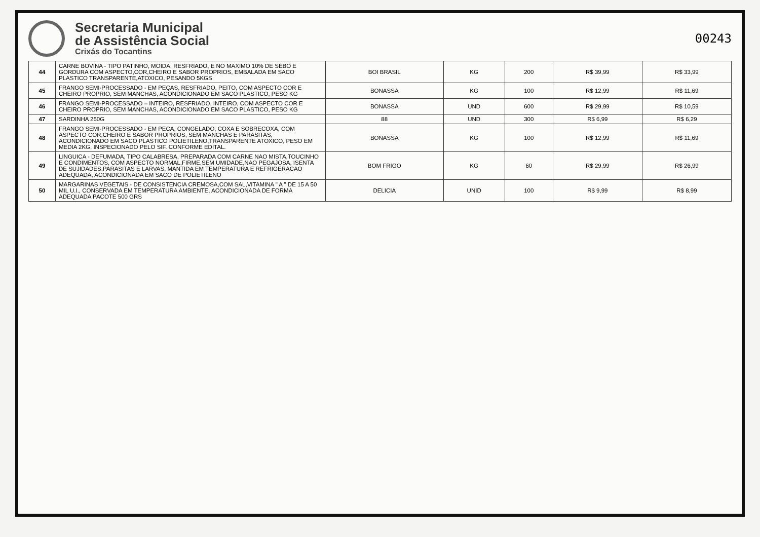Secretaria Municipal
de Assistência Social
Crixás do Tocantins
00243
| 44 | CARNE BOVINA - TIPO PATINHO, MOIDA, RESFRIADO, E NO MAXIMO 10% DE SEBO E GORDURA COM ASPECTO,COR,CHEIRO E SABOR PROPRIOS, EMBALADA EM SACO PLASTICO TRANSPARENTE,ATOXICO, PESANDO 5KGS | BOI BRASIL | KG | 200 | R$ 39,99 | R$ 33,99 |
| 45 | FRANGO SEMI-PROCESSADO - EM PEÇAS, RESFRIADO, PEITO, COM ASPECTO COR E CHEIRO PROPRIO, SEM MANCHAS, ACONDICIONADO EM SACO PLASTICO, PESO KG | BONASSA | KG | 100 | R$ 12,99 | R$ 11,69 |
| 46 | FRANGO SEMI-PROCESSADO – INTEIRO, RESFRIADO, INTEIRO, COM ASPECTO COR E CHEIRO PROPRIO, SEM MANCHAS, ACONDICIONADO EM SACO PLASTICO, PESO KG | BONASSA | UND | 600 | R$ 29,99 | R$ 10,59 |
| 47 | SARDINHA 250G | 88 | UND | 300 | R$ 6,99 | R$ 6,29 |
| 48 | FRANGO SEMI-PROCESSADO - EM PECA, CONGELADO, COXA E SOBRECOXA, COM ASPECTO COR,CHEIRO E SABOR PROPRIOS, SEM MANCHAS E PARASITAS, ACONDICIONADO EM SACO PLASTICO POLIETILENO,TRANSPARENTE ATOXICO, PESO EM MEDIA 2KG, INSPECIONADO PELO SIF. CONFORME EDITAL. | BONASSA | KG | 100 | R$ 12,99 | R$ 11,69 |
| 49 | LINGUICA - DEFUMADA, TIPO CALABRESA, PREPARADA COM CARNE NAO MISTA,TOUCINHO E CONDIMENTOS, COM ASPECTO NORMAL,FIRME,SEM UMIDADE,NAO PEGAJOSA, ISENTA DE SUJIDADES,PARASITAS E LARVAS, MANTIDA EM TEMPERATURA E REFRIGERACAO ADEQUADA, ACONDICIONADA EM SACO DE POLIETILENO | BOM FRIGO | KG | 60 | R$ 29,99 | R$ 26,99 |
| 50 | MARGARINAS VEGETAIS - DE CONSISTENCIA CREMOSA,COM SAL,VITAMINA " A " DE 15 A 50 MIL U.I., CONSERVADA EM TEMPERATURA AMBIENTE, ACONDICIONADA DE FORMA ADEQUADA PACOTE 500 GRS | DELICIA | UNID | 100 | R$ 9,99 | R$ 8,99 |